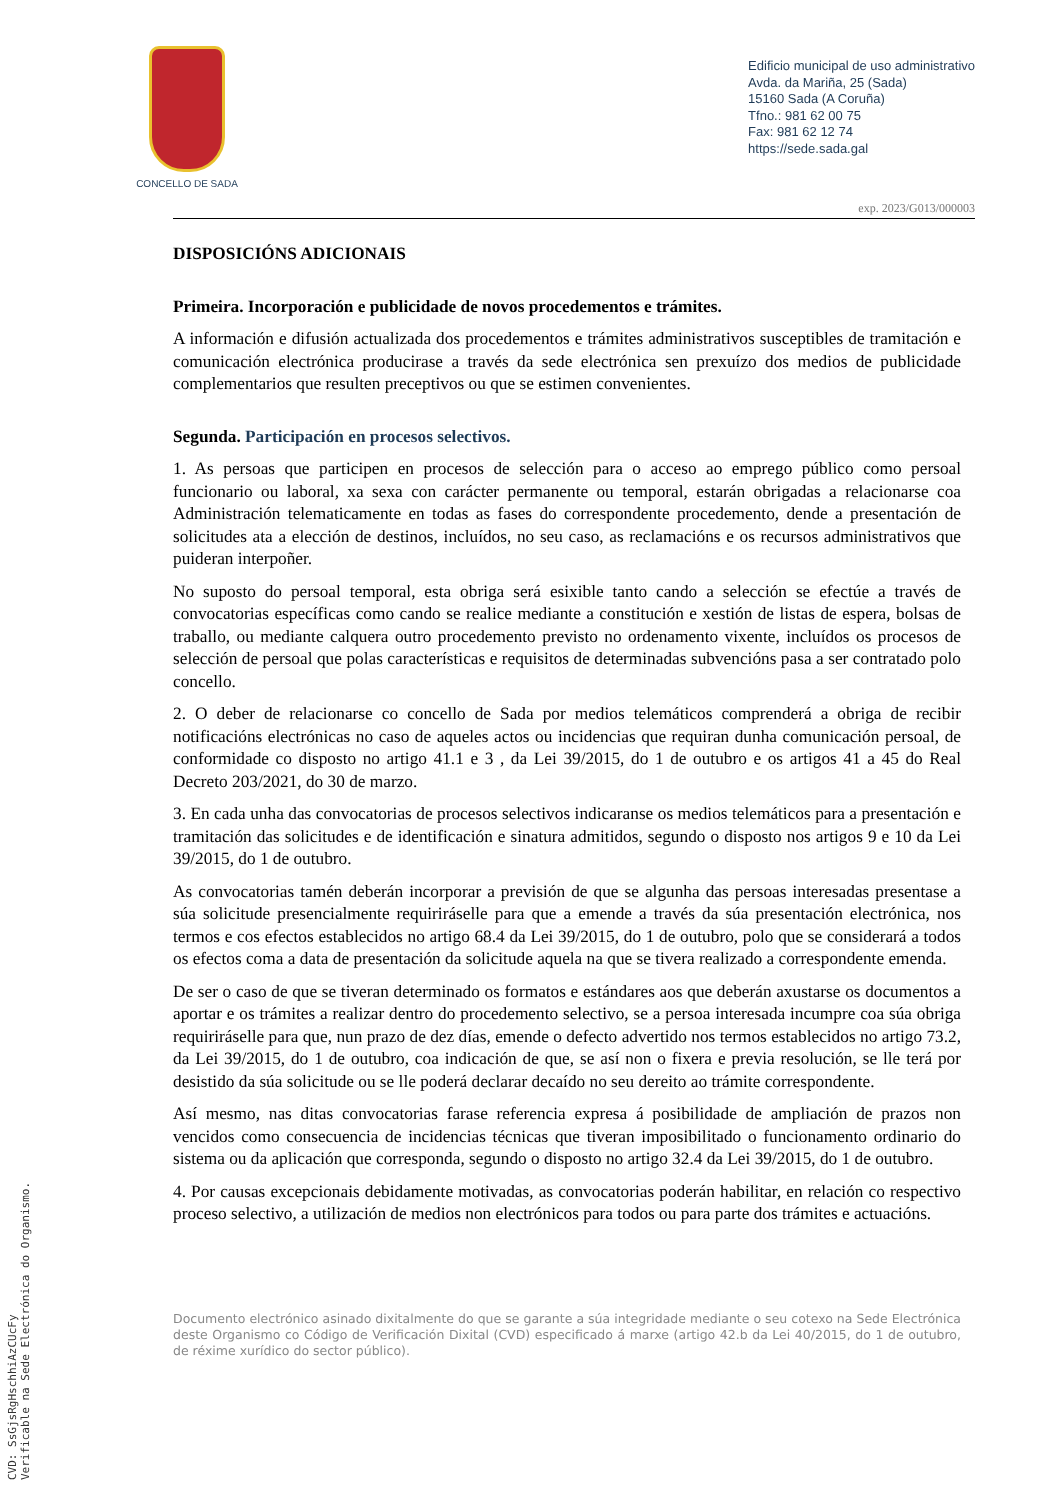CONCELLO DE SADA
Edificio municipal de uso administrativo
Avda. da Mariña, 25 (Sada)
15160 Sada (A Coruña)
Tfno.: 981 62 00 75
Fax: 981 62 12 74
https://sede.sada.gal
exp. 2023/G013/000003
DISPOSICIÓNS ADICIONAIS
Primeira. Incorporación e publicidade de novos procedementos e trámites.
A información e difusión actualizada dos procedementos e trámites administrativos susceptibles de tramitación e comunicación electrónica producirase a través da sede electrónica sen prexuízo dos medios de publicidade complementarios que resulten preceptivos ou que se estimen convenientes.
Segunda. Participación en procesos selectivos.
1. As persoas que participen en procesos de selección para o acceso ao emprego público como persoal funcionario ou laboral, xa sexa con carácter permanente ou temporal, estarán obrigadas a relacionarse coa Administración telematicamente en todas as fases do correspondente procedemento, dende a presentación de solicitudes ata a elección de destinos, incluídos, no seu caso, as reclamacións e os recursos administrativos que puideran interpoñer.
No suposto do persoal temporal, esta obriga será esixible tanto cando a selección se efectúe a través de convocatorias específicas como cando se realice mediante a constitución e xestión de listas de espera, bolsas de traballo, ou mediante calquera outro procedemento previsto no ordenamento vixente, incluídos os procesos de selección de persoal que polas características e requisitos de determinadas subvencións pasa a ser contratado polo concello.
2. O deber de relacionarse co concello de Sada por medios telemáticos comprenderá a obriga de recibir notificacións electrónicas no caso de aqueles actos ou incidencias que requiran dunha comunicación persoal, de conformidade co disposto no artigo 41.1 e 3 , da Lei 39/2015, do 1 de outubro e os artigos 41 a 45 do Real Decreto 203/2021, do 30 de marzo.
3. En cada unha das convocatorias de procesos selectivos indicaranse os medios telemáticos para a presentación e tramitación das solicitudes e de identificación e sinatura admitidos, segundo o disposto nos artigos 9 e 10 da Lei 39/2015, do 1 de outubro.
As convocatorias tamén deberán incorporar a previsión de que se algunha das persoas interesadas presentase a súa solicitude presencialmente requiriráselle para que a emende a través da súa presentación electrónica, nos termos e cos efectos establecidos no artigo 68.4 da Lei 39/2015, do 1 de outubro, polo que se considerará a todos os efectos coma a data de presentación da solicitude aquela na que se tivera realizado a correspondente emenda.
De ser o caso de que se tiveran determinado os formatos e estándares aos que deberán axustarse os documentos a aportar e os trámites a realizar dentro do procedemento selectivo, se a persoa interesada incumpre coa súa obriga requiriráselle para que, nun prazo de dez días, emende o defecto advertido nos termos establecidos no artigo 73.2, da Lei 39/2015, do 1 de outubro, coa indicación de que, se así non o fixera e previa resolución, se lle terá por desistido da súa solicitude ou se lle poderá declarar decaído no seu dereito ao trámite correspondente.
Así mesmo, nas ditas convocatorias farase referencia expresa á posibilidade de ampliación de prazos non vencidos como consecuencia de incidencias técnicas que tiveran imposibilitado o funcionamento ordinario do sistema ou da aplicación que corresponda, segundo o disposto no artigo 32.4 da Lei 39/2015, do 1 de outubro.
4. Por causas excepcionais debidamente motivadas, as convocatorias poderán habilitar, en relación co respectivo proceso selectivo, a utilización de medios non electrónicos para todos ou para parte dos trámites e actuacións.
Documento electrónico asinado dixitalmente do que se garante a súa integridade mediante o seu cotexo na Sede Electrónica deste Organismo co Código de Verificación Dixital (CVD) especificado á marxe (artigo 42.b da Lei 40/2015, do 1 de outubro, de réxime xurídico do sector público).
CVD: SsGjsRgHschhiAzCUcFy
Verificable na Sede Electrónica do Organismo.